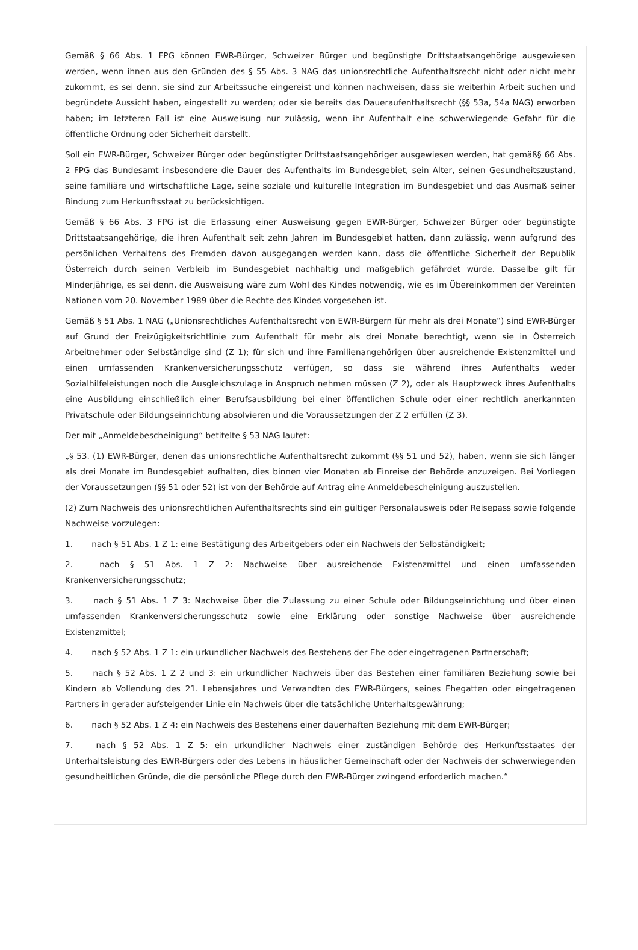Gemäß § 66 Abs. 1 FPG können EWR-Bürger, Schweizer Bürger und begünstigte Drittstaatsangehörige ausgewiesen werden, wenn ihnen aus den Gründen des § 55 Abs. 3 NAG das unionsrechtliche Aufenthaltsrecht nicht oder nicht mehr zukommt, es sei denn, sie sind zur Arbeitssuche eingereist und können nachweisen, dass sie weiterhin Arbeit suchen und begründete Aussicht haben, eingestellt zu werden; oder sie bereits das Daueraufenthaltsrecht (§§ 53a, 54a NAG) erworben haben; im letzteren Fall ist eine Ausweisung nur zulässig, wenn ihr Aufenthalt eine schwerwiegende Gefahr für die öffentliche Ordnung oder Sicherheit darstellt.
Soll ein EWR-Bürger, Schweizer Bürger oder begünstigter Drittstaatsangehöriger ausgewiesen werden, hat gemäß§ 66 Abs. 2 FPG das Bundesamt insbesondere die Dauer des Aufenthalts im Bundesgebiet, sein Alter, seinen Gesundheitszustand, seine familiäre und wirtschaftliche Lage, seine soziale und kulturelle Integration im Bundesgebiet und das Ausmaß seiner Bindung zum Herkunftsstaat zu berücksichtigen.
Gemäß § 66 Abs. 3 FPG ist die Erlassung einer Ausweisung gegen EWR-Bürger, Schweizer Bürger oder begünstigte Drittstaatsangehörige, die ihren Aufenthalt seit zehn Jahren im Bundesgebiet hatten, dann zulässig, wenn aufgrund des persönlichen Verhaltens des Fremden davon ausgegangen werden kann, dass die öffentliche Sicherheit der Republik Österreich durch seinen Verbleib im Bundesgebiet nachhaltig und maßgeblich gefährdet würde. Dasselbe gilt für Minderjährige, es sei denn, die Ausweisung wäre zum Wohl des Kindes notwendig, wie es im Übereinkommen der Vereinten Nationen vom 20. November 1989 über die Rechte des Kindes vorgesehen ist.
Gemäß § 51 Abs. 1 NAG („Unionsrechtliches Aufenthaltsrecht von EWR-Bürgern für mehr als drei Monate“) sind EWR-Bürger auf Grund der Freizügigkeitsrichtlinie zum Aufenthalt für mehr als drei Monate berechtigt, wenn sie in Österreich Arbeitnehmer oder Selbständige sind (Z 1); für sich und ihre Familienangehörigen über ausreichende Existenzmittel und einen umfassenden Krankenversicherungsschutz verfügen, so dass sie während ihres Aufenthalts weder Sozialhilfeleistungen noch die Ausgleichszulage in Anspruch nehmen müssen (Z 2), oder als Hauptzweck ihres Aufenthalts eine Ausbildung einschließlich einer Berufsausbildung bei einer öffentlichen Schule oder einer rechtlich anerkannten Privatschule oder Bildungseinrichtung absolvieren und die Voraussetzungen der Z 2 erfüllen (Z 3).
Der mit „Anmeldebescheinigung“ betitelte § 53 NAG lautet:
„§ 53. (1) EWR-Bürger, denen das unionsrechtliche Aufenthaltsrecht zukommt (§§ 51 und 52), haben, wenn sie sich länger als drei Monate im Bundesgebiet aufhalten, dies binnen vier Monaten ab Einreise der Behörde anzuzeigen. Bei Vorliegen der Voraussetzungen (§§ 51 oder 52) ist von der Behörde auf Antrag eine Anmeldebescheinigung auszustellen.
(2) Zum Nachweis des unionsrechtlichen Aufenthaltsrechts sind ein gültiger Personalausweis oder Reisepass sowie folgende Nachweise vorzulegen:
1. nach § 51 Abs. 1 Z 1: eine Bestätigung des Arbeitgebers oder ein Nachweis der Selbständigkeit;
2. nach § 51 Abs. 1 Z 2: Nachweise über ausreichende Existenzmittel und einen umfassenden Krankenversicherungsschutz;
3. nach § 51 Abs. 1 Z 3: Nachweise über die Zulassung zu einer Schule oder Bildungseinrichtung und über einen umfassenden Krankenversicherungsschutz sowie eine Erklärung oder sonstige Nachweise über ausreichende Existenzmittel;
4. nach § 52 Abs. 1 Z 1: ein urkundlicher Nachweis des Bestehens der Ehe oder eingetragenen Partnerschaft;
5. nach § 52 Abs. 1 Z 2 und 3: ein urkundlicher Nachweis über das Bestehen einer familiären Beziehung sowie bei Kindern ab Vollendung des 21. Lebensjahres und Verwandten des EWR-Bürgers, seines Ehegatten oder eingetragenen Partners in gerader aufsteigender Linie ein Nachweis über die tatsächliche Unterhaltsgewährung;
6. nach § 52 Abs. 1 Z 4: ein Nachweis des Bestehens einer dauerhaften Beziehung mit dem EWR-Bürger;
7. nach § 52 Abs. 1 Z 5: ein urkundlicher Nachweis einer zuständigen Behörde des Herkunftsstaates der Unterhaltsleistung des EWR-Bürgers oder des Lebens in häuslicher Gemeinschaft oder der Nachweis der schwerwiegenden gesundheitlichen Gründe, die die persönliche Pflege durch den EWR-Bürger zwingend erforderlich machen.“